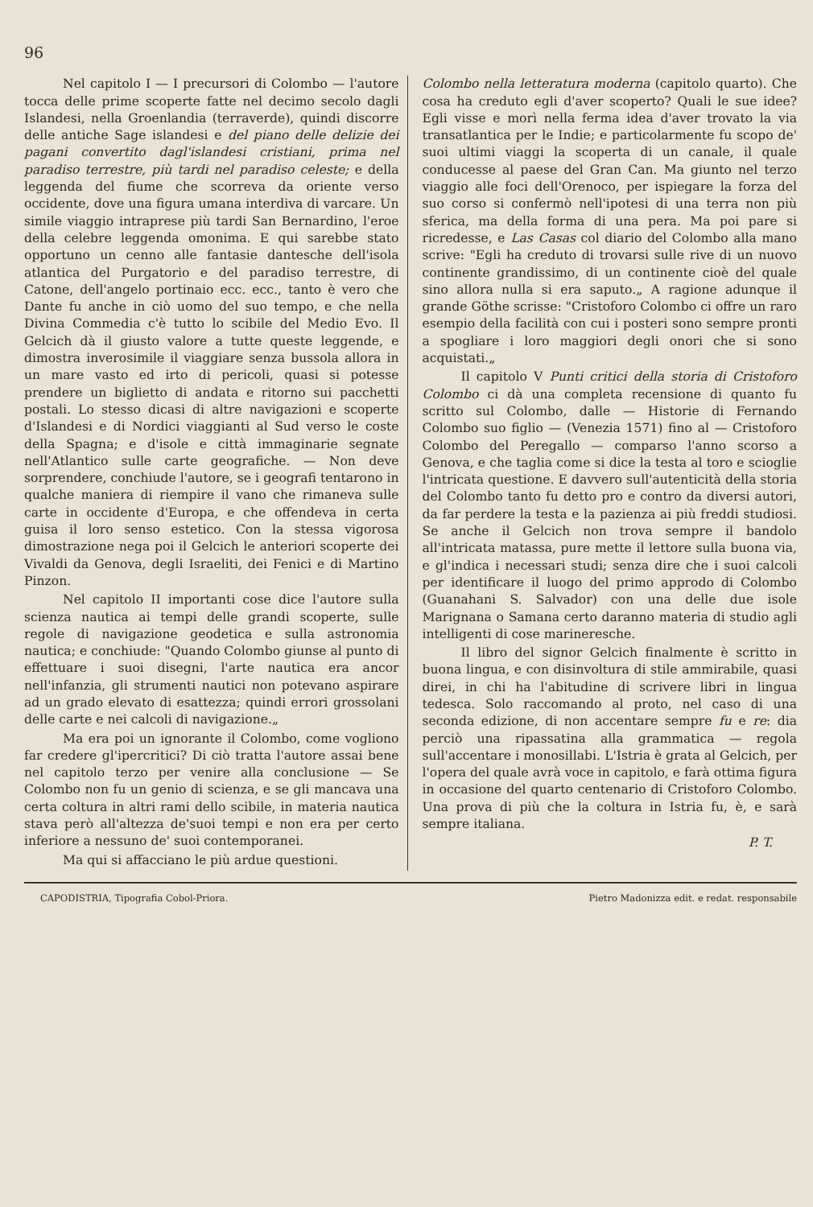96
Nel capitolo I — I precursori di Colombo — l'autore tocca delle prime scoperte fatte nel decimo secolo dagli Islandesi, nella Groenlandia (terraverde), quindi discorre delle antiche Sage islandesi e del piano delle delizie dei pagani convertito dagl'islandesi cristiani, prima nel paradiso terrestre, più tardi nel paradiso celeste; e della leggenda del fiume che scorreva da oriente verso occidente, dove una figura umana interdiva di varcare. Un simile viaggio intraprese più tardi San Bernardino, l'eroe della celebre leggenda omonima. E qui sarebbe stato opportuno un cenno alle fantasie dantesche dell'isola atlantica del Purgatorio e del paradiso terrestre, di Catone, dell'angelo portinaio ecc. ecc., tanto è vero che Dante fu anche in ciò uomo del suo tempo, e che nella Divina Commedia c'è tutto lo scibile del Medio Evo. Il Gelcich dà il giusto valore a tutte queste leggende, e dimostra inverosimile il viaggiare senza bussola allora in un mare vasto ed irto di pericoli, quasi si potesse prendere un biglietto di andata e ritorno sui pacchetti postali. Lo stesso dicasi di altre navigazioni e scoperte d'Islandesi e di Nordici viaggianti al Sud verso le coste della Spagna; e d'isole e città immaginarie segnate nell'Atlantico sulle carte geografiche. — Non deve sorprendere, conchiude l'autore, se i geografi tentarono in qualche maniera di riempire il vano che rimaneva sulle carte in occidente d'Europa, e che offendeva in certa guisa il loro senso estetico. Con la stessa vigorosa dimostrazione nega poi il Gelcich le anteriori scoperte dei Vivaldi da Genova, degli Israeliti, dei Fenici e di Martino Pinzon.
Nel capitolo II importanti cose dice l'autore sulla scienza nautica ai tempi delle grandi scoperte, sulle regole di navigazione geodetica e sulla astronomia nautica; e conchiude: "Quando Colombo giunse al punto di effettuare i suoi disegni, l'arte nautica era ancor nell'infanzia, gli strumenti nautici non potevano aspirare ad un grado elevato di esattezza; quindi errori grossolani delle carte e nei calcoli di navigazione.„
Ma era poi un ignorante il Colombo, come vogliono far credere gl'ipercritici? Di ciò tratta l'autore assai bene nel capitolo terzo per venire alla conclusione — Se Colombo non fu un genio di scienza, e se gli mancava una certa coltura in altri rami dello scibile, in materia nautica stava però all'altezza de'suoi tempi e non era per certo inferiore a nessuno de' suoi contemporanei.
Ma qui si affacciano le più ardue questioni.
Colombo nella letteratura moderna (capitolo quarto). Che cosa ha creduto egli d'aver scoperto? Quali le sue idee? Egli visse e morì nella ferma idea d'aver trovato la via transatlantica per le Indie; e particolarmente fu scopo de' suoi ultimi viaggi la scoperta di un canale, il quale conducesse al paese del Gran Can. Ma giunto nel terzo viaggio alle foci dell'Orenoco, per ispiegare la forza del suo corso si confermò nell'ipotesi di una terra non più sferica, ma della forma di una pera. Ma poi pare si ricredesse, e Las Casas col diario del Colombo alla mano scrive: "Egli ha creduto di trovarsi sulle rive di un nuovo continente grandissimo, di un continente cioè del quale sino allora nulla si era saputo.„ A ragione adunque il grande Göthe scrisse: "Cristoforo Colombo ci offre un raro esempio della facilità con cui i posteri sono sempre pronti a spogliare i loro maggiori degli onori che si sono acquistati.„
Il capitolo V Punti critici della storia di Cristoforo Colombo ci dà una completa recensione di quanto fu scritto sul Colombo, dalle — Historie di Fernando Colombo suo figlio — (Venezia 1571) fino al — Cristoforo Colombo del Peregallo — comparso l'anno scorso a Genova, e che taglia come si dice la testa al toro e scioglie l'intricata questione. E davvero sull'autenticità della storia del Colombo tanto fu detto pro e contro da diversi autori, da far perdere la testa e la pazienza ai più freddi studiosi. Se anche il Gelcich non trova sempre il bandolo all'intricata matassa, pure mette il lettore sulla buona via, e gl'indica i necessari studi; senza dire che i suoi calcoli per identificare il luogo del primo approdo di Colombo (Guanahani S. Salvador) con una delle due isole Marignana o Samana certo daranno materia di studio agli intelligenti di cose marineresche.
Il libro del signor Gelcich finalmente è scritto in buona lingua, e con disinvoltura di stile ammirabile, quasi direi, in chi ha l'abitudine di scrivere libri in lingua tedesca. Solo raccomando al proto, nel caso di una seconda edizione, di non accentare sempre fu e re: dia perciò una ripassatina alla grammatica — regola sull'accentare i monosillabi. L'Istria è grata al Gelcich, per l'opera del quale avrà voce in capitolo, e farà ottima figura in occasione del quarto centenario di Cristoforo Colombo. Una prova di più che la coltura in Istria fu, è, e sarà sempre italiana.
P. T.
CAPODISTRIA, Tipografia Cobol-Priora. Pietro Madonizza edit. e redat. responsabile